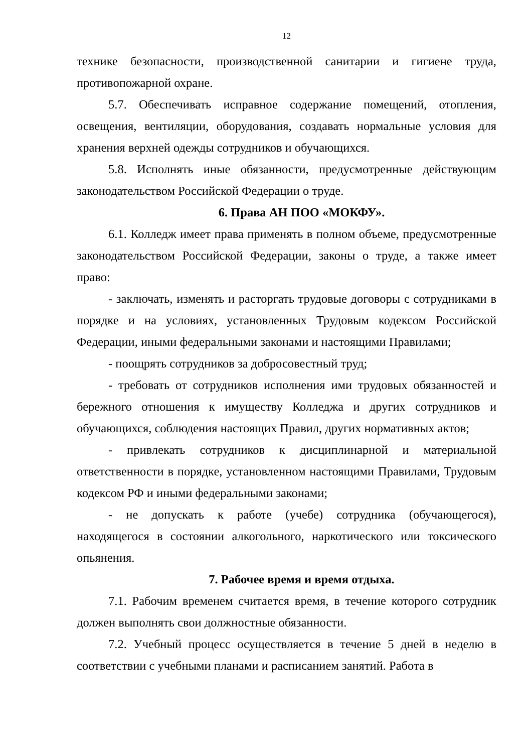12
технике безопасности, производственной санитарии и гигиене труда, противопожарной охране.
5.7. Обеспечивать исправное содержание помещений, отопления, освещения, вентиляции, оборудования, создавать нормальные условия для хранения верхней одежды сотрудников и обучающихся.
5.8. Исполнять иные обязанности, предусмотренные действующим законодательством Российской Федерации о труде.
6. Права АН ПОО «МОКФУ».
6.1. Колледж имеет права применять в полном объеме, предусмотренные законодательством Российской Федерации, законы о труде, а также имеет право:
- заключать, изменять и расторгать трудовые договоры с сотрудниками в порядке и на условиях, установленных Трудовым кодексом Российской Федерации, иными федеральными законами и настоящими Правилами;
- поощрять сотрудников за добросовестный труд;
- требовать от сотрудников исполнения ими трудовых обязанностей и бережного отношения к имуществу Колледжа и других сотрудников и обучающихся, соблюдения настоящих Правил, других нормативных актов;
- привлекать сотрудников к дисциплинарной и материальной ответственности в порядке, установленном настоящими Правилами, Трудовым кодексом РФ и иными федеральными законами;
- не допускать к работе (учебе) сотрудника (обучающегося), находящегося в состоянии алкогольного, наркотического или токсического опьянения.
7. Рабочее время и время отдыха.
7.1. Рабочим временем считается время, в течение которого сотрудник должен выполнять свои должностные обязанности.
7.2. Учебный процесс осуществляется в течение 5 дней в неделю в соответствии с учебными планами и расписанием занятий. Работа в